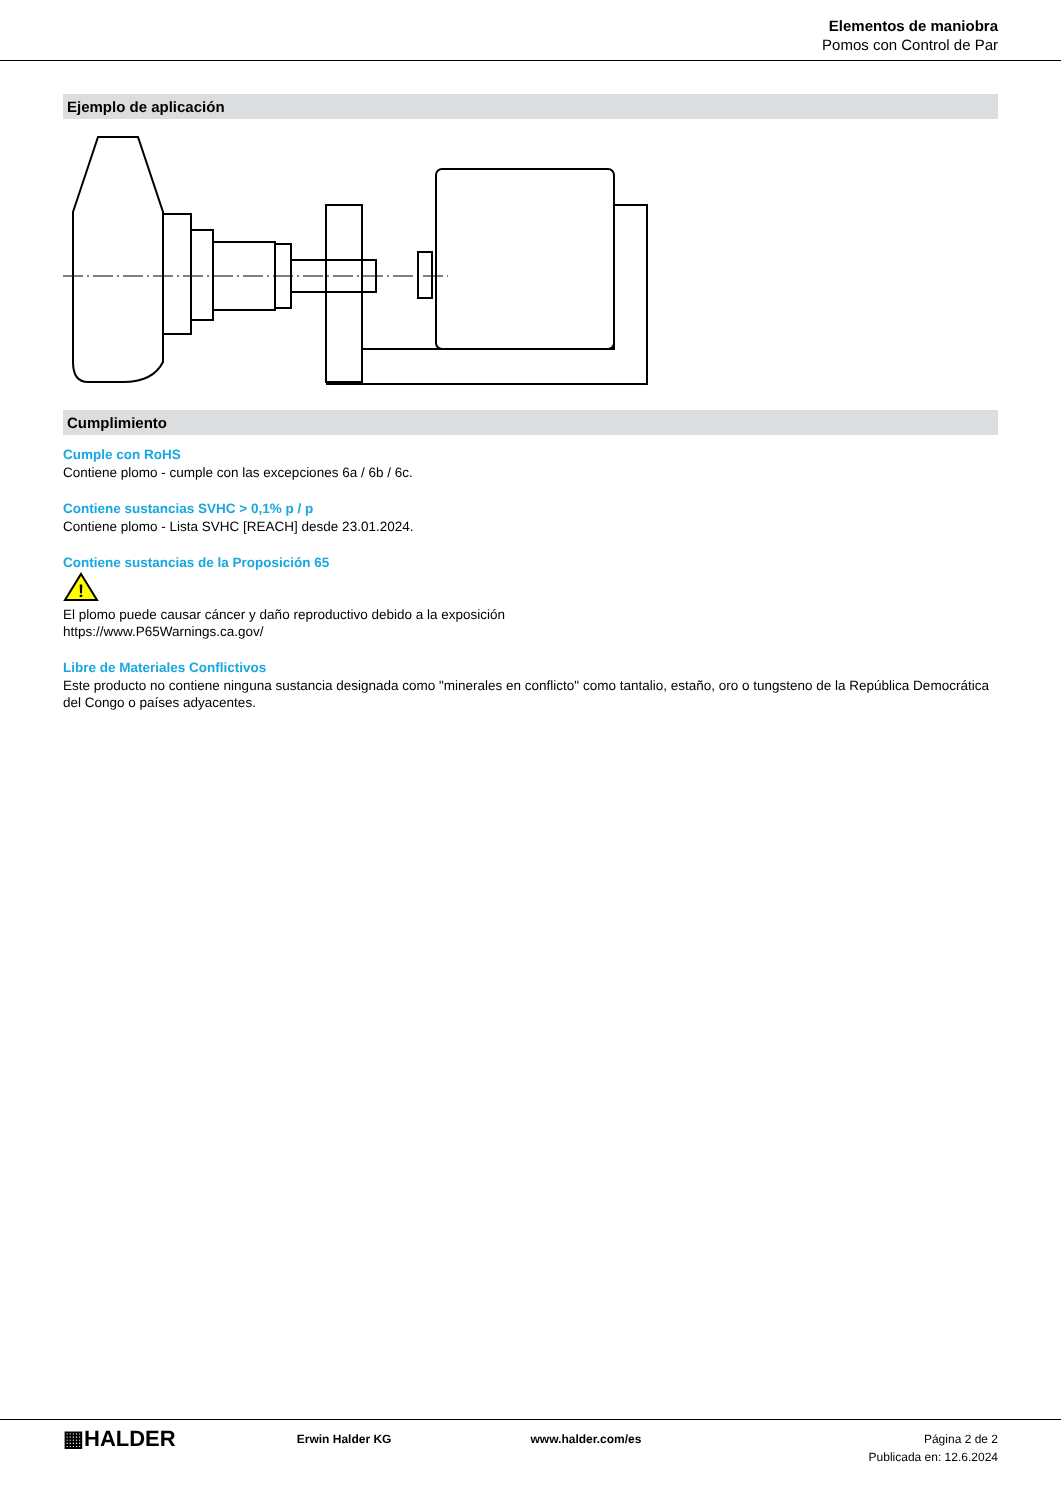Elementos de maniobra
Pomos con Control de Par
Ejemplo de aplicación
Cumplimiento
Cumple con RoHS
Contiene plomo - cumple con las excepciones 6a / 6b / 6c.
Contiene sustancias SVHC > 0,1% p / p
Contiene plomo - Lista SVHC [REACH] desde 23.01.2024.
Contiene sustancias de la Proposición 65
!
El plomo puede causar cáncer y daño reproductivo debido a la exposición
https://www.P65Warnings.ca.gov/
Libre de Materiales Conflictivos
Este producto no contiene ninguna sustancia designada como "minerales en conflicto" como tantalio, estaño, oro o tungsteno de la República Democrática del Congo o países adyacentes.
▦HALDER
Erwin Halder KG www.halder.com/es Página 2 de 2
Publicada en: 12.6.2024